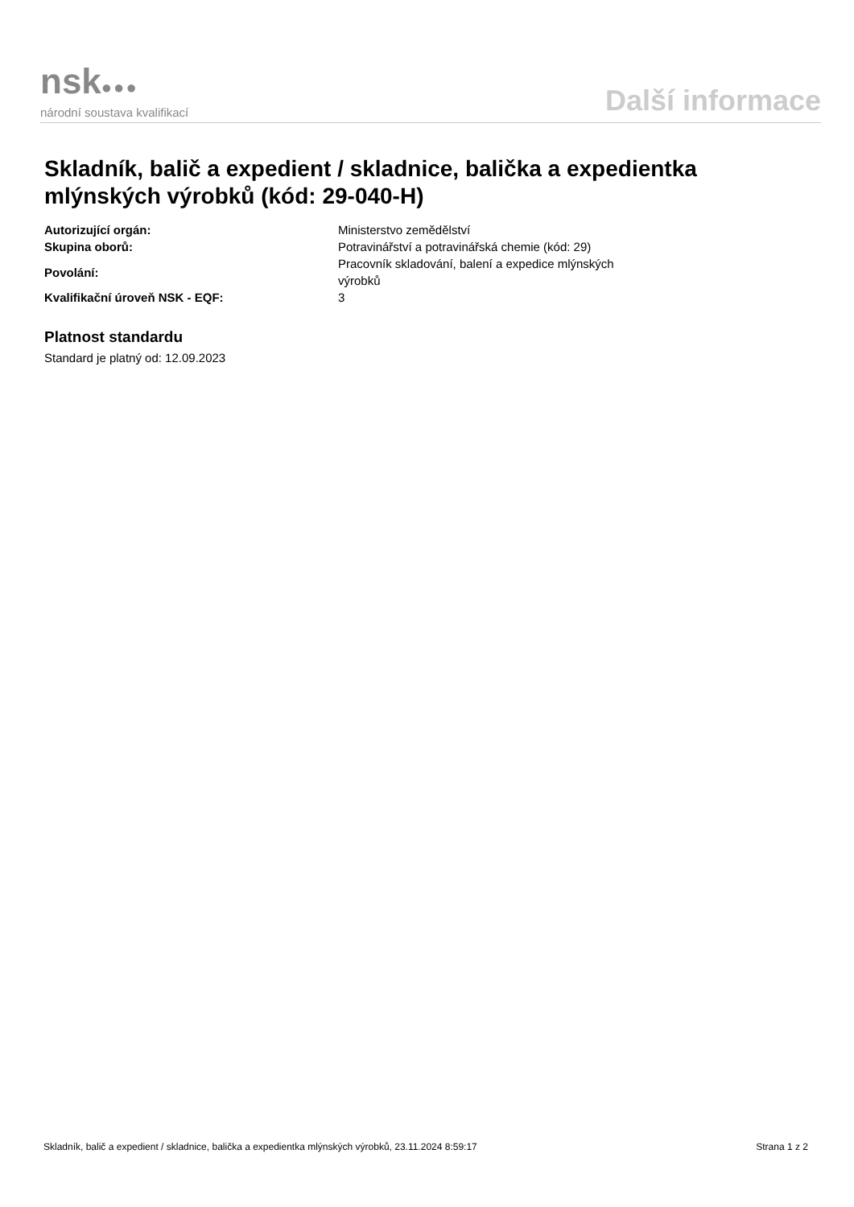nsk●●●
národní soustava kvalifikací
Další informace
Skladník, balič a expedient / skladnice, balička a expedientka mlýnských výrobků (kód: 29-040-H)
| Autorizující orgán: | Ministerstvo zemědělství |
| Skupina oborů: | Potravinářství a potravinářská chemie (kód: 29) |
| Povolání: | Pracovník skladování, balení a expedice mlýnských výrobků |
| Kvalifikační úroveň NSK - EQF: | 3 |
Platnost standardu
Standard je platný od: 12.09.2023
Skladník, balič a expedient / skladnice, balička a expedientka mlýnských výrobků, 23.11.2024 8:59:17 Strana 1 z 2